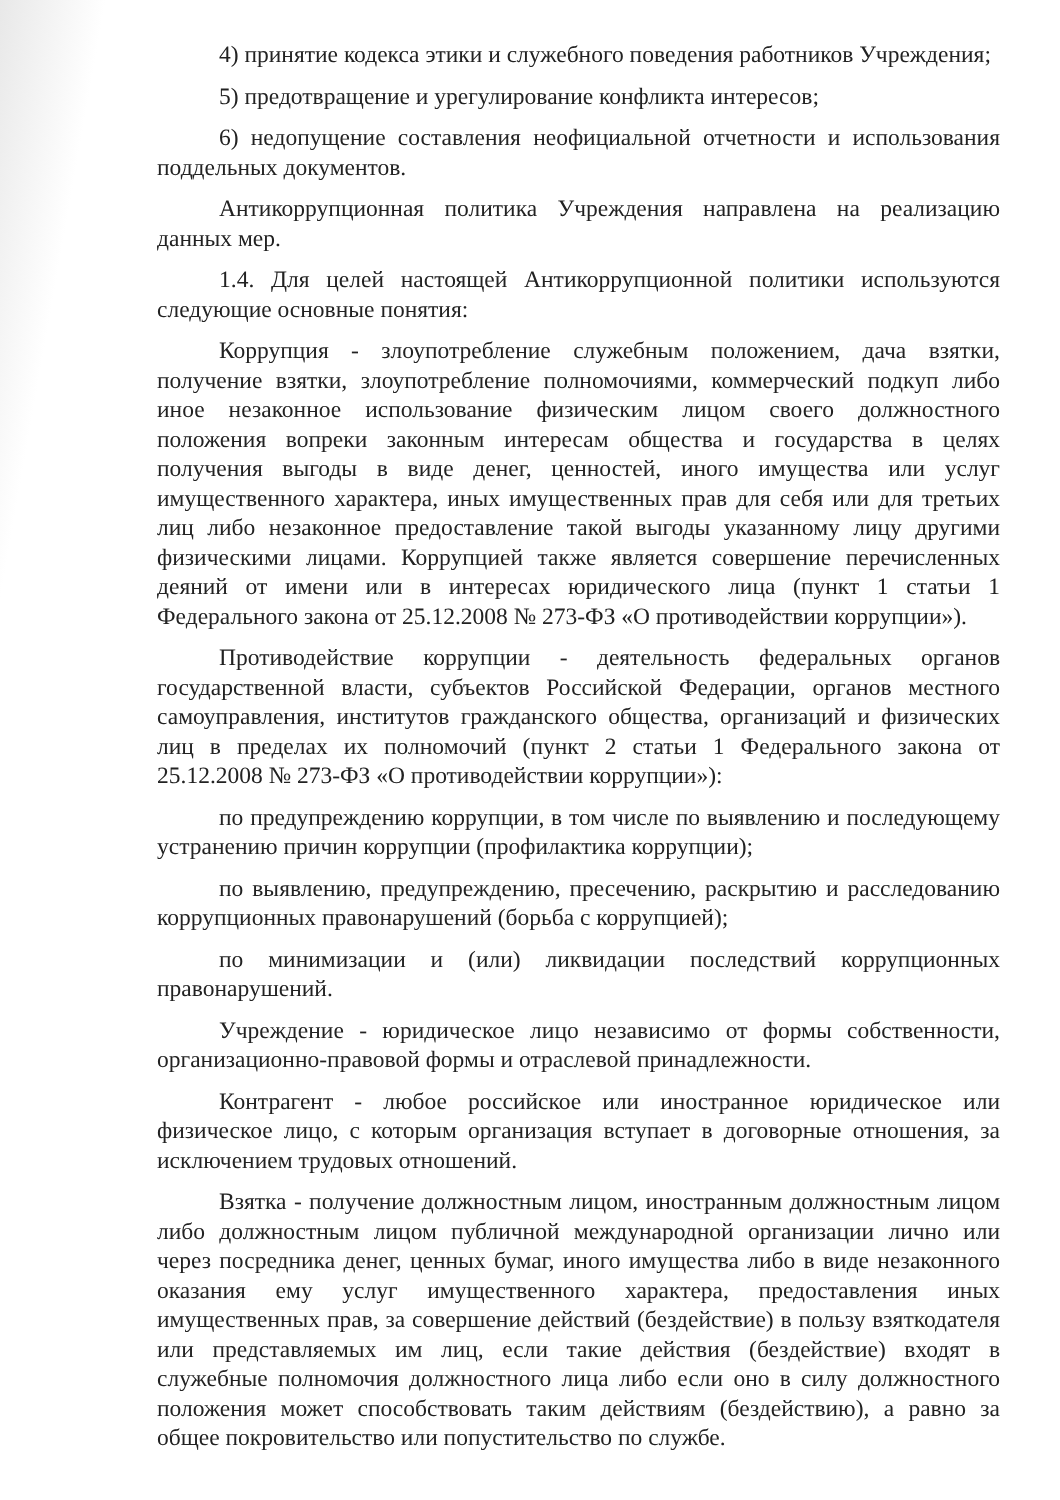4) принятие кодекса этики и служебного поведения работников Учреждения;
5) предотвращение и урегулирование конфликта интересов;
6) недопущение составления неофициальной отчетности и использования поддельных документов.
Антикоррупционная политика Учреждения направлена на реализацию данных мер.
1.4. Для целей настоящей Антикоррупционной политики используются следующие основные понятия:
Коррупция - злоупотребление служебным положением, дача взятки, получение взятки, злоупотребление полномочиями, коммерческий подкуп либо иное незаконное использование физическим лицом своего должностного положения вопреки законным интересам общества и государства в целях получения выгоды в виде денег, ценностей, иного имущества или услуг имущественного характера, иных имущественных прав для себя или для третьих лиц либо незаконное предоставление такой выгоды указанному лицу другими физическими лицами. Коррупцией также является совершение перечисленных деяний от имени или в интересах юридического лица (пункт 1 статьи 1 Федерального закона от 25.12.2008 № 273-ФЗ «О противодействии коррупции»).
Противодействие коррупции - деятельность федеральных органов государственной власти, субъектов Российской Федерации, органов местного самоуправления, институтов гражданского общества, организаций и физических лиц в пределах их полномочий (пункт 2 статьи 1 Федерального закона от 25.12.2008 № 273-ФЗ «О противодействии коррупции»):
по предупреждению коррупции, в том числе по выявлению и последующему устранению причин коррупции (профилактика коррупции);
по выявлению, предупреждению, пресечению, раскрытию и расследованию коррупционных правонарушений (борьба с коррупцией);
по минимизации и (или) ликвидации последствий коррупционных правонарушений.
Учреждение - юридическое лицо независимо от формы собственности, организационно-правовой формы и отраслевой принадлежности.
Контрагент - любое российское или иностранное юридическое или физическое лицо, с которым организация вступает в договорные отношения, за исключением трудовых отношений.
Взятка - получение должностным лицом, иностранным должностным лицом либо должностным лицом публичной международной организации лично или через посредника денег, ценных бумаг, иного имущества либо в виде незаконного оказания ему услуг имущественного характера, предоставления иных имущественных прав, за совершение действий (бездействие) в пользу взяткодателя или представляемых им лиц, если такие действия (бездействие) входят в служебные полномочия должностного лица либо если оно в силу должностного положения может способствовать таким действиям (бездействию), а равно за общее покровительство или попустительство по службе.